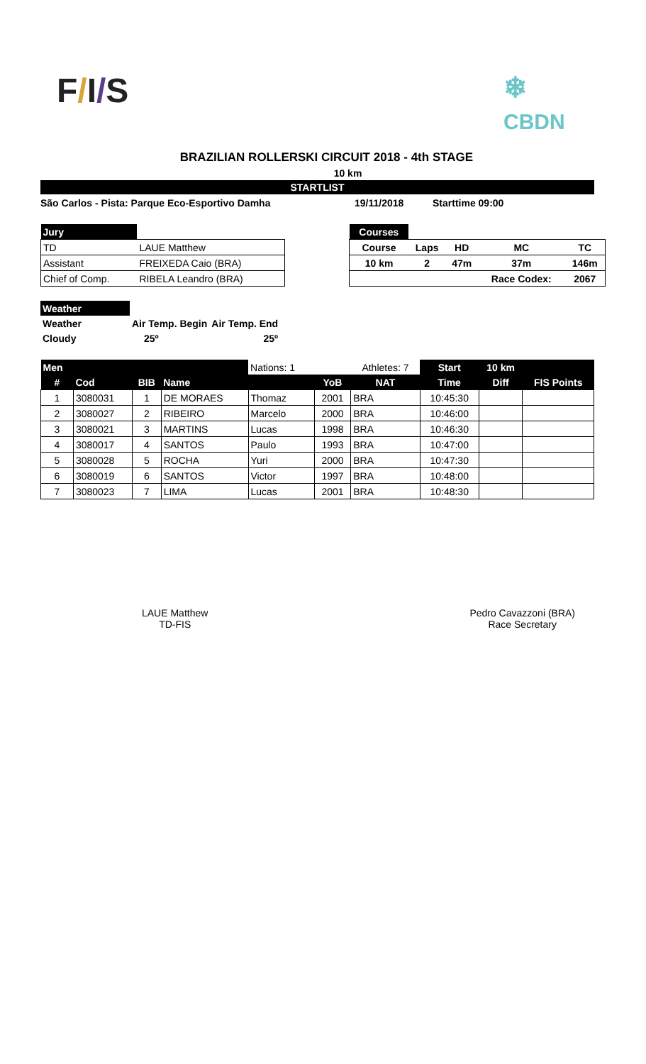F/I/S
❄
CBDN
BRAZILIAN ROLLERSKI CIRCUIT 2018 - 4th STAGE
10 km
STARTLIST
São Carlos - Pista: Parque Eco-Esportivo Damha 19/11/2018 Starttime 09:00
| Jury | |
| TD | LAUE Matthew |
| Assistant | FREIXEDA Caio (BRA) |
| Chief of Comp. | RIBELA Leandro (BRA) |
| Courses | | | | |
| Course | Laps | HD | MC | TC |
| 10 km | 2 | 47m | 37m | 146m |
| | | | Race Codex: | 2067 |
| Weather | | |
| Weather | Air Temp. Begin | Air Temp. End |
| Cloudy | 25º | 25º |
| Men | | | | Nations: 1 | | Athletes: 7 | Start | 10 km | |
| --- | --- | --- | --- | --- | --- | --- | --- | --- | --- |
| # | Cod | BIB | Name | | YoB | NAT | Time | Diff | FIS Points |
| 1 | 3080031 | 1 | DE MORAES | Thomaz | 2001 | BRA | 10:45:30 | | |
| 2 | 3080027 | 2 | RIBEIRO | Marcelo | 2000 | BRA | 10:46:00 | | |
| 3 | 3080021 | 3 | MARTINS | Lucas | 1998 | BRA | 10:46:30 | | |
| 4 | 3080017 | 4 | SANTOS | Paulo | 1993 | BRA | 10:47:00 | | |
| 5 | 3080028 | 5 | ROCHA | Yuri | 2000 | BRA | 10:47:30 | | |
| 6 | 3080019 | 6 | SANTOS | Victor | 1997 | BRA | 10:48:00 | | |
| 7 | 3080023 | 7 | LIMA | Lucas | 2001 | BRA | 10:48:30 | | |
LAUE Matthew
TD-FIS
Pedro Cavazzoni (BRA)
Race Secretary